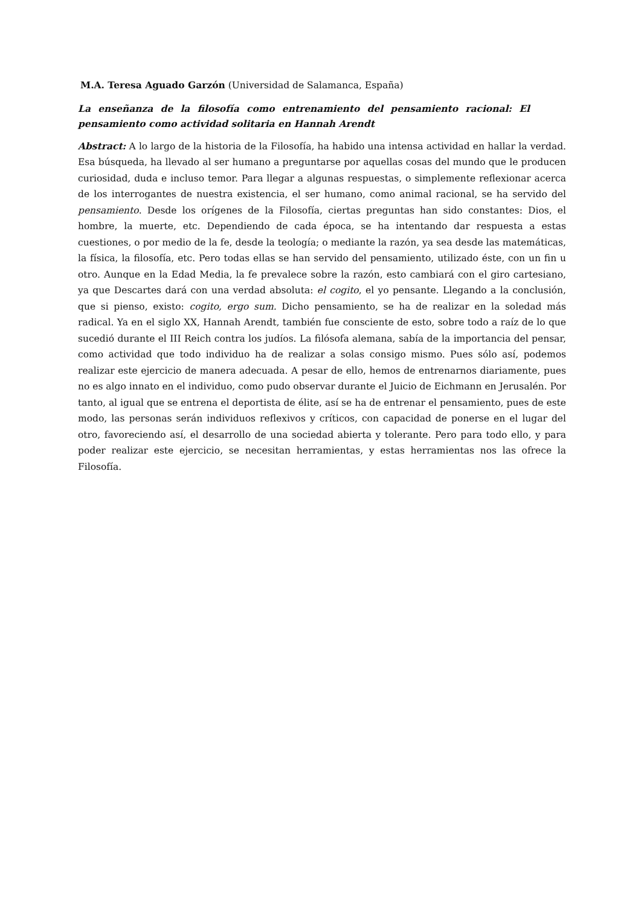M.A. Teresa Aguado Garzón (Universidad de Salamanca, España)
La enseñanza de la filosofía como entrenamiento del pensamiento racional: El pensamiento como actividad solitaria en Hannah Arendt
Abstract: A lo largo de la historia de la Filosofía, ha habido una intensa actividad en hallar la verdad. Esa búsqueda, ha llevado al ser humano a preguntarse por aquellas cosas del mundo que le producen curiosidad, duda e incluso temor. Para llegar a algunas respuestas, o simplemente reflexionar acerca de los interrogantes de nuestra existencia, el ser humano, como animal racional, se ha servido del pensamiento. Desde los orígenes de la Filosofía, ciertas preguntas han sido constantes: Dios, el hombre, la muerte, etc. Dependiendo de cada época, se ha intentando dar respuesta a estas cuestiones, o por medio de la fe, desde la teología; o mediante la razón, ya sea desde las matemáticas, la física, la filosofía, etc. Pero todas ellas se han servido del pensamiento, utilizado éste, con un fin u otro. Aunque en la Edad Media, la fe prevalece sobre la razón, esto cambiará con el giro cartesiano, ya que Descartes dará con una verdad absoluta: el cogito, el yo pensante. Llegando a la conclusión, que si pienso, existo: cogito, ergo sum. Dicho pensamiento, se ha de realizar en la soledad más radical. Ya en el siglo XX, Hannah Arendt, también fue consciente de esto, sobre todo a raíz de lo que sucedió durante el III Reich contra los judíos. La filósofa alemana, sabía de la importancia del pensar, como actividad que todo individuo ha de realizar a solas consigo mismo. Pues sólo así, podemos realizar este ejercicio de manera adecuada. A pesar de ello, hemos de entrenarnos diariamente, pues no es algo innato en el individuo, como pudo observar durante el Juicio de Eichmann en Jerusalén. Por tanto, al igual que se entrena el deportista de élite, así se ha de entrenar el pensamiento, pues de este modo, las personas serán individuos reflexivos y críticos, con capacidad de ponerse en el lugar del otro, favoreciendo así, el desarrollo de una sociedad abierta y tolerante. Pero para todo ello, y para poder realizar este ejercicio, se necesitan herramientas, y estas herramientas nos las ofrece la Filosofía.